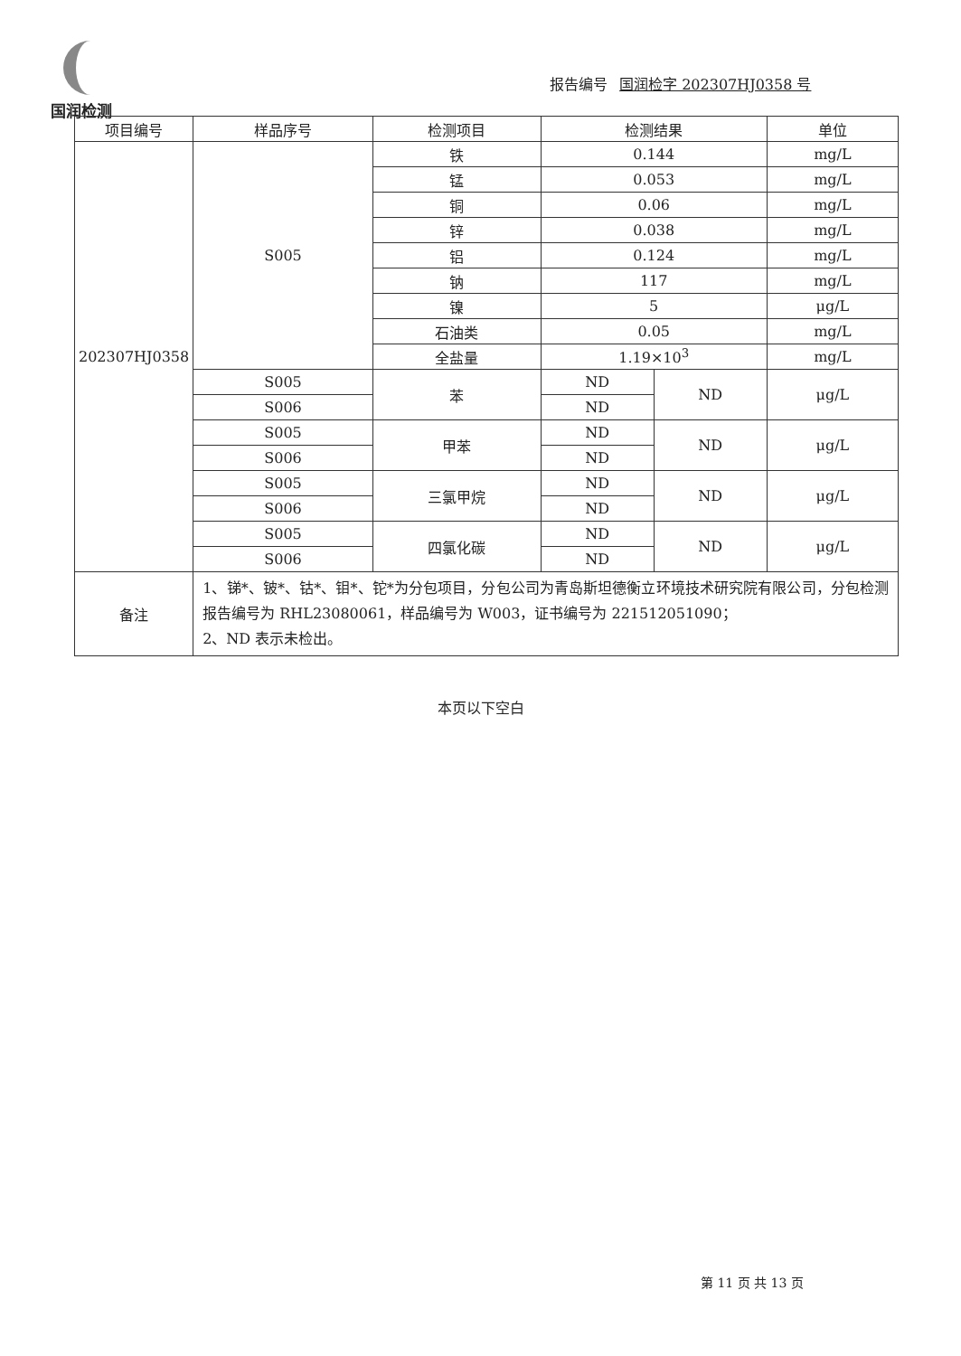国润检测
报告编号 国润检字 202307HJ0358 号
| 项目编号 | 样品序号 | 检测项目 | 检测结果 | | 单位 |
| --- | --- | --- | --- | --- | --- |
| 202307HJ0358 | S005 | 铁 | 0.144 | | mg/L |
| | | 锰 | 0.053 | | mg/L |
| | | 铜 | 0.06 | | mg/L |
| | | 锌 | 0.038 | | mg/L |
| | | 铝 | 0.124 | | mg/L |
| | | 钠 | 117 | | mg/L |
| | | 镍 | 5 | | μg/L |
| | | 石油类 | 0.05 | | mg/L |
| | | 全盐量 | 1.19×10<sup>3</sup> | | mg/L |
| | S005 | 苯 | ND | ND | μg/L |
| | S006 | | ND | | |
| | S005 | 甲苯 | ND | ND | μg/L |
| | S006 | | ND | | |
| | S005 | 三氯甲烷 | ND | ND | μg/L |
| | S006 | | ND | | |
| | S005 | 四氯化碳 | ND | ND | μg/L |
| | S006 | | ND | | |
| 备注 | 1、锑*、铍*、钴*、钼*、铊*为分包项目，分包公司为青岛斯坦德衡立环境技术研究院有限公司，分包检测报告编号为 RHL23080061，样品编号为 W003，证书编号为 221512051090； 2、ND 表示未检出。 | | | | |
本页以下空白
第 11 页 共 13 页